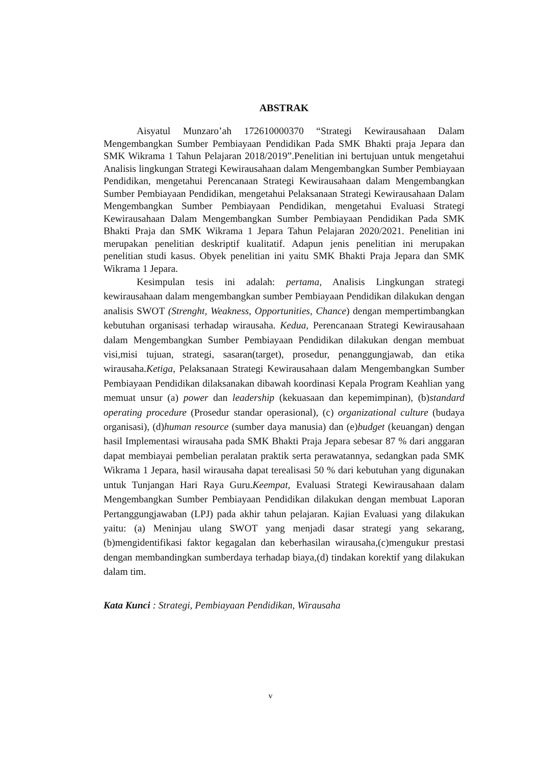ABSTRAK
Aisyatul Munzaro’ah 172610000370 “Strategi Kewirausahaan Dalam Mengembangkan Sumber Pembiayaan Pendidikan Pada SMK Bhakti praja Jepara dan SMK Wikrama 1 Tahun Pelajaran 2018/2019”.Penelitian ini bertujuan untuk mengetahui Analisis lingkungan Strategi Kewirausahaan dalam Mengembangkan Sumber Pembiayaan Pendidikan, mengetahui Perencanaan Strategi Kewirausahaan dalam Mengembangkan Sumber Pembiayaan Pendidikan, mengetahui Pelaksanaan Strategi Kewirausahaan Dalam Mengembangkan Sumber Pembiayaan Pendidikan, mengetahui Evaluasi Strategi Kewirausahaan Dalam Mengembangkan Sumber Pembiayaan Pendidikan Pada SMK Bhakti Praja dan SMK Wikrama 1 Jepara Tahun Pelajaran 2020/2021. Penelitian ini merupakan penelitian deskriptif kualitatif. Adapun jenis penelitian ini merupakan penelitian studi kasus. Obyek penelitian ini yaitu SMK Bhakti Praja Jepara dan SMK Wikrama 1 Jepara.
Kesimpulan tesis ini adalah: pertama, Analisis Lingkungan strategi kewirausahaan dalam mengembangkan sumber Pembiayaan Pendidikan dilakukan dengan analisis SWOT (Strenght, Weakness, Opportunities, Chance) dengan mempertimbangkan kebutuhan organisasi terhadap wirausaha. Kedua, Perencanaan Strategi Kewirausahaan dalam Mengembangkan Sumber Pembiayaan Pendidikan dilakukan dengan membuat visi,misi tujuan, strategi, sasaran(target), prosedur, penanggungjawab, dan etika wirausaha.Ketiga, Pelaksanaan Strategi Kewirausahaan dalam Mengembangkan Sumber Pembiayaan Pendidikan dilaksanakan dibawah koordinasi Kepala Program Keahlian yang memuat unsur (a) power dan leadership (kekuasaan dan kepemimpinan), (b)standard operating procedure (Prosedur standar operasional), (c) organizational culture (budaya organisasi), (d)human resource (sumber daya manusia) dan (e)budget (keuangan) dengan hasil Implementasi wirausaha pada SMK Bhakti Praja Jepara sebesar 87 % dari anggaran dapat membiayai pembelian peralatan praktik serta perawatannya, sedangkan pada SMK Wikrama 1 Jepara, hasil wirausaha dapat terealisasi 50 % dari kebutuhan yang digunakan untuk Tunjangan Hari Raya Guru.Keempat, Evaluasi Strategi Kewirausahaan dalam Mengembangkan Sumber Pembiayaan Pendidikan dilakukan dengan membuat Laporan Pertanggungjawaban (LPJ) pada akhir tahun pelajaran. Kajian Evaluasi yang dilakukan yaitu: (a) Meninjau ulang SWOT yang menjadi dasar strategi yang sekarang,(b)mengidentifikasi faktor kegagalan dan keberhasilan wirausaha,(c)mengukur prestasi dengan membandingkan sumberdaya terhadap biaya,(d) tindakan korektif yang dilakukan dalam tim.
Kata Kunci : Strategi, Pembiayaan Pendidikan, Wirausaha
v